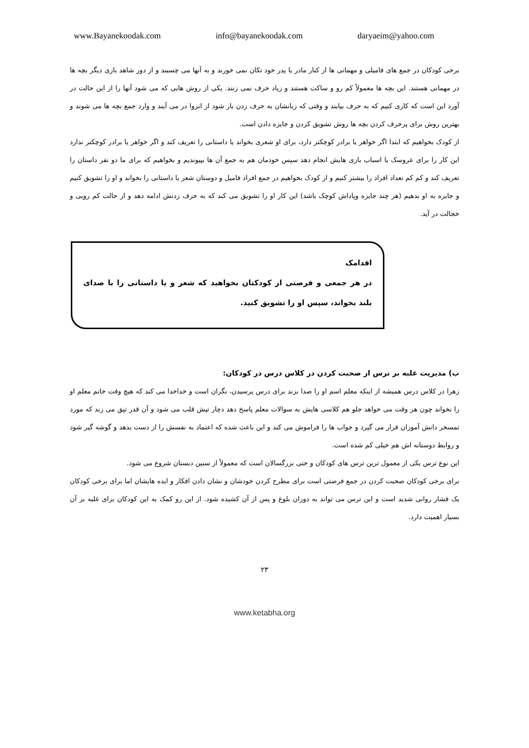www.Bayanekoodak.com info@bayanekoodak.com daryaeim@yahoo.com
برخی کودکان در جمع های فامیلی و مهمانی ها از کنار مادر یا پدر خود تکان نمی خورند و به آنها می چسبند و از دور شاهد بازی دیگر بچه ها در مهمانی هستند. این بچه ها معمولاً کم رو و ساکت هستند و زیاد حرف نمی زنند. یکی از روش هایی که می شود آنها را از این حالت در آورد این است که کاری کنیم که به حرف بیایند و وقتی که زبانشان به حرف زدن باز شود از انزوا در می آیند و وارد جمع بچه ها می شوند و بهترین روش برای پرحرف کردن بچه ها روش تشویق کردن و جایزه دادن است.
از کودک بخواهیم که ابتدا اگر خواهر یا برادر کوچکتر دارد، برای او شعری بخواند یا داستانی را تعریف کند و اگر خواهر یا برادر کوچکتر ندارد این کار را برای عروسک یا اسباب بازی هایش انجام دهد سپس خودمان هم به جمع آن ها بپیوندیم و بخواهیم که برای ما دو نفر داستان را تعریف کند و کم کم تعداد افراد را بیشتر کنیم و از کودک بخواهیم در جمع افراد فامیل و دوستان شعر یا داستانی را بخواند و او را تشویق کنیم و جایزه به او بدهیم (هر چند جایزه وپاداش کوچک باشد) این کار او را تشویق می کند که به حرف زدنش ادامه دهد و از حالت کم رویی و خجالت در آید.
اقدامک
در هر جمعی و فرصتی از کودکتان بخواهید که شعر و یا داستانی را با صدای بلند بخواند، سپس او را تشویق کنید.
ب) مدیریت غلبه بر ترس از صحبت کردن در کلاس درس در کودکان:
زهرا در کلاس درس همیشه از اینکه معلم اسم او را صدا بزند برای درس پرسیدن، نگران است و خداخدا می کند که هیچ وقت خانم معلم او را نخواند چون هر وقت می خواهد جلو هم کلاسی هایش به سوالات معلم پاسخ دهد دچار تپش قلب می شود و آن قدر تپق می زند که مورد تمسخر دانش آموزان قرار می گیرد و جواب ها را فراموش می کند و این باعث شده که اعتماد به نفسش را از دست بدهد و گوشه گیر شود و روابط دوستانه اش هم خیلی کم شده است.
این نوع ترس یکی از معمول ترین ترس های کودکان و حتی بزرگسالان است که معمولاً از سنین دبستان شروع می شود.
برای برخی کودکان صحبت کردن در جمع فرصتی است برای مطرح کردن خودشان و نشان دادن افکار و ایده هایشان اما برای برخی کودکان یک فشار روانی شدید است و این ترس می تواند به دوران بلوغ و پس از آن کشیده شود. از این رو کمک به این کودکان برای غلبه بر آن بسیار اهمیت دارد.
۲۳
www.ketabha.org